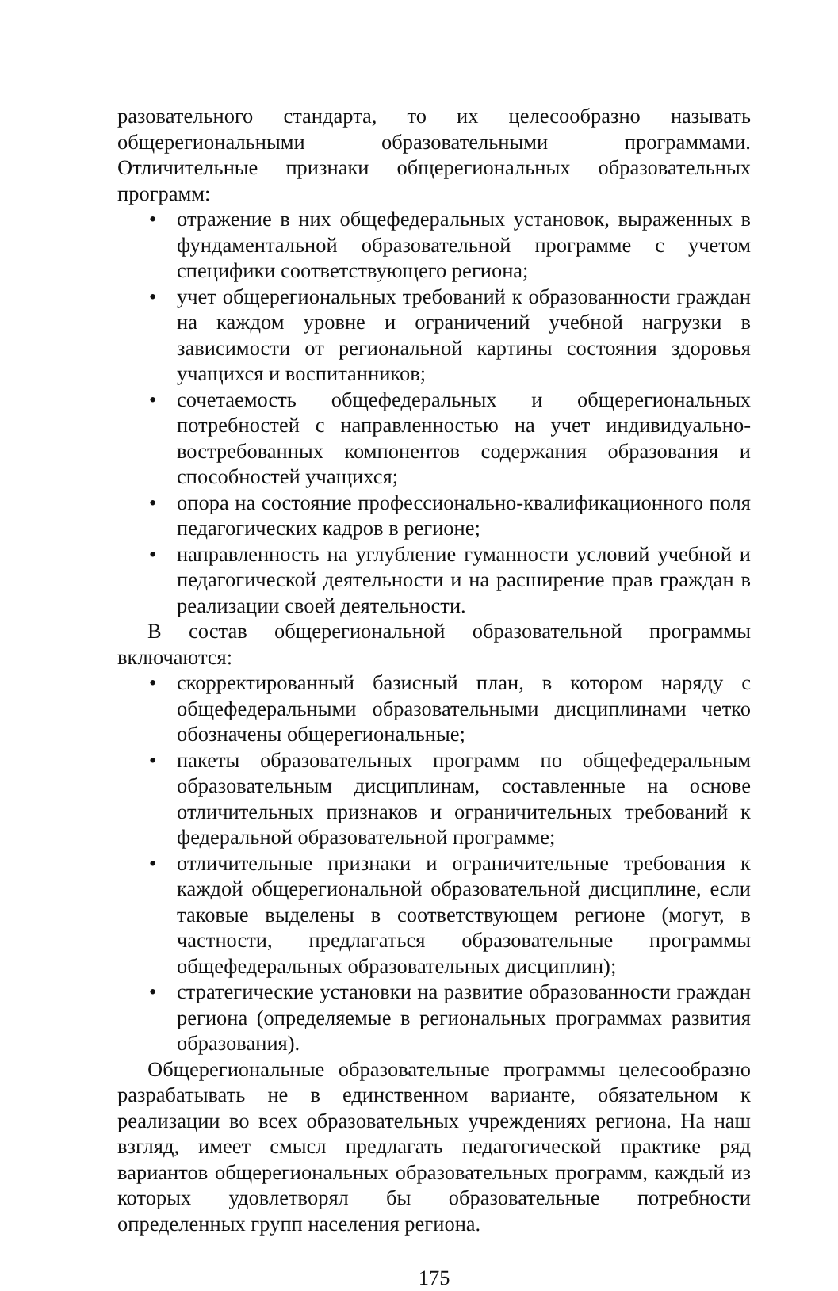разовательного стандарта, то их целесообразно называть общерегиональными образовательными программами. Отличительные признаки общерегиональных образовательных программ:
• отражение в них общефедеральных установок, выраженных в фундаментальной образовательной программе с учетом специфики соответствующего региона;
• учет общерегиональных требований к образованности граждан на каждом уровне и ограничений учебной нагрузки в зависимости от региональной картины состояния здоровья учащихся и воспитанников;
• сочетаемость общефедеральных и общерегиональных потребностей с направленностью на учет индивидуально-востребованных компонентов содержания образования и способностей учащихся;
• опора на состояние профессионально-квалификационного поля педагогических кадров в регионе;
• направленность на углубление гуманности условий учебной и педагогической деятельности и на расширение прав граждан в реализации своей деятельности.
В состав общерегиональной образовательной программы включаются:
• скорректированный базисный план, в котором наряду с общефедеральными образовательными дисциплинами четко обозначены общерегиональные;
• пакеты образовательных программ по общефедеральным образовательным дисциплинам, составленные на основе отличительных признаков и ограничительных требований к федеральной образовательной программе;
• отличительные признаки и ограничительные требования к каждой общерегиональной образовательной дисциплине, если таковые выделены в соответствующем регионе (могут, в частности, предлагаться образовательные программы общефедеральных образовательных дисциплин);
• стратегические установки на развитие образованности граждан региона (определяемые в региональных программах развития образования).
Общерегиональные образовательные программы целесообразно разрабатывать не в единственном варианте, обязательном к реализации во всех образовательных учреждениях региона. На наш взгляд, имеет смысл предлагать педагогической практике ряд вариантов общерегиональных образовательных программ, каждый из которых удовлетворял бы образовательные потребности определенных групп населения региона.
175